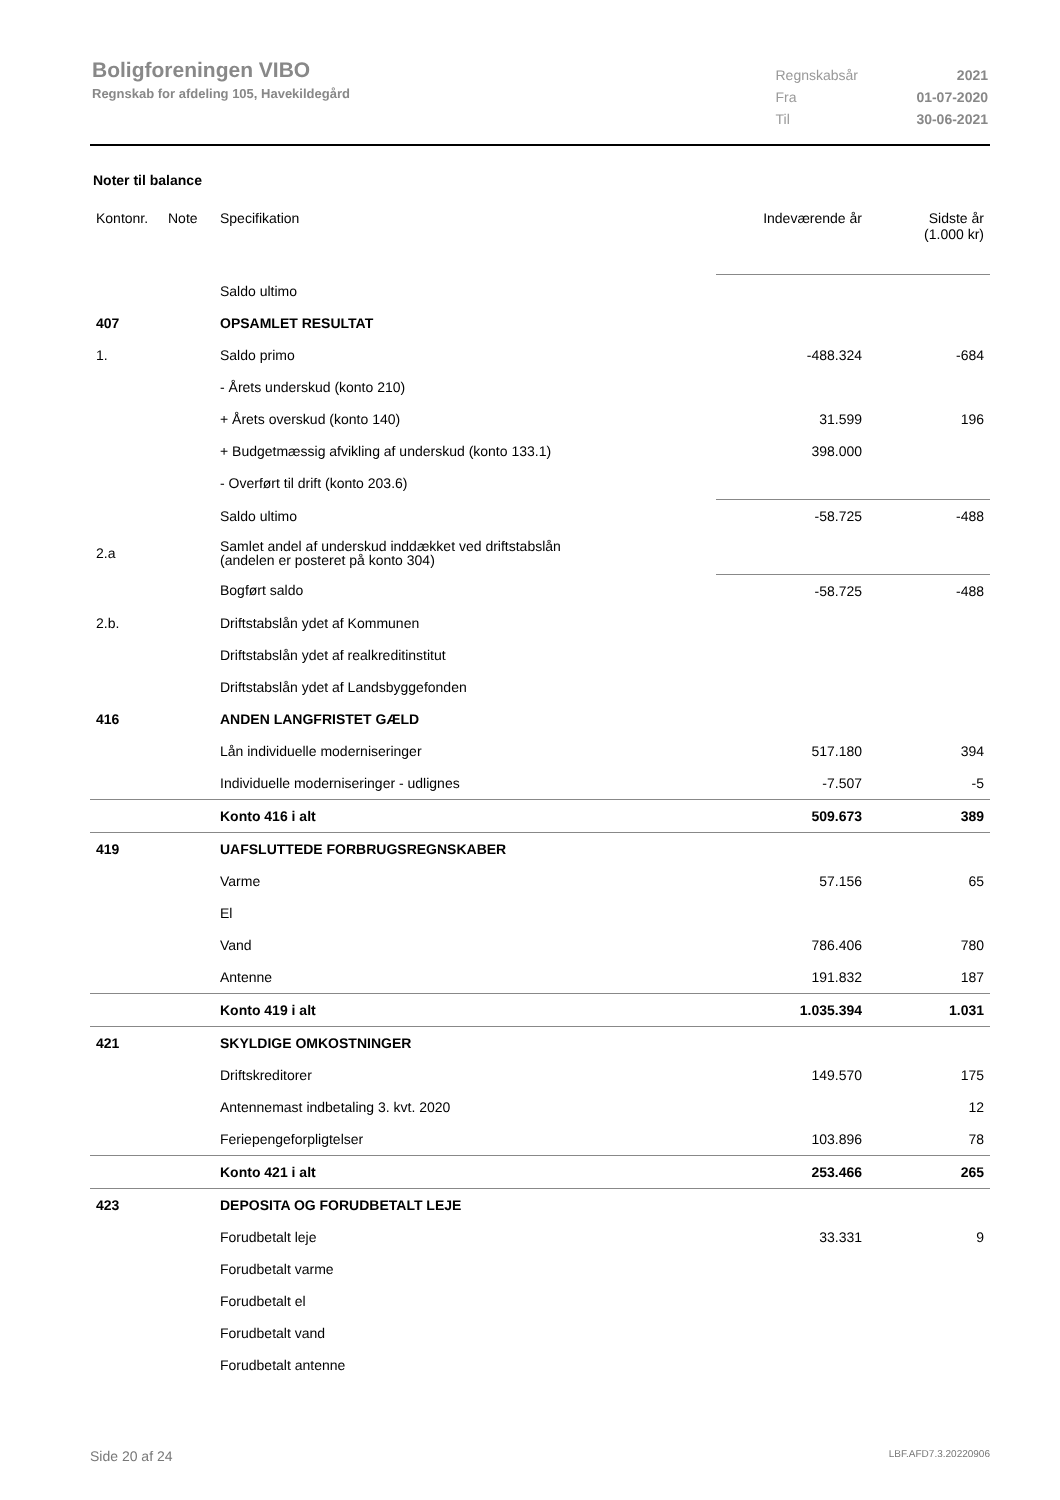Boligforeningen VIBO
Regnskab for afdeling 105, Havekildegård
| Regnskabsår | 2021 |
| Fra | 01-07-2020 |
| Til | 30-06-2021 |
Noter til balance
| Kontonr. | Note | Specifikation | Indeværende år | Sidste år (1.000 kr) |
| --- | --- | --- | --- | --- |
| | | Saldo ultimo | | |
| 407 | | OPSAMLET RESULTAT | | |
| 1. | | Saldo primo | -488.324 | -684 |
| | | - Årets underskud (konto 210) | | |
| | | + Årets overskud (konto 140) | 31.599 | 196 |
| | | + Budgetmæssig afvikling af underskud (konto 133.1) | 398.000 | |
| | | - Overført til drift (konto 203.6) | | |
| | | Saldo ultimo | -58.725 | -488 |
| 2.a | | Samlet andel af underskud inddækket ved driftstabslån (andelen er posteret på konto 304) | | |
| | | Bogført saldo | -58.725 | -488 |
| 2.b. | | Driftstabslån ydet af Kommunen | | |
| | | Driftstabslån ydet af realkreditinstitut | | |
| | | Driftstabslån ydet af Landsbyggefonden | | |
| 416 | | ANDEN LANGFRISTET GÆLD | | |
| | | Lån individuelle moderniseringer | 517.180 | 394 |
| | | Individuelle moderniseringer - udlignes | -7.507 | -5 |
| | | Konto 416 i alt | 509.673 | 389 |
| 419 | | UAFSLUTTEDE FORBRUGSREGNSKABER | | |
| | | Varme | 57.156 | 65 |
| | | El | | |
| | | Vand | 786.406 | 780 |
| | | Antenne | 191.832 | 187 |
| | | Konto 419 i alt | 1.035.394 | 1.031 |
| 421 | | SKYLDIGE OMKOSTNINGER | | |
| | | Driftskreditorer | 149.570 | 175 |
| | | Antennemast indbetaling 3. kvt. 2020 | | 12 |
| | | Feriepengeforpligtelser | 103.896 | 78 |
| | | Konto 421 i alt | 253.466 | 265 |
| 423 | | DEPOSITA OG FORUDBETALT LEJE | | |
| | | Forudbetalt leje | 33.331 | 9 |
| | | Forudbetalt varme | | |
| | | Forudbetalt el | | |
| | | Forudbetalt vand | | |
| | | Forudbetalt antenne | | |
Side 20 af 24 LBF.AFD7.3.20220906